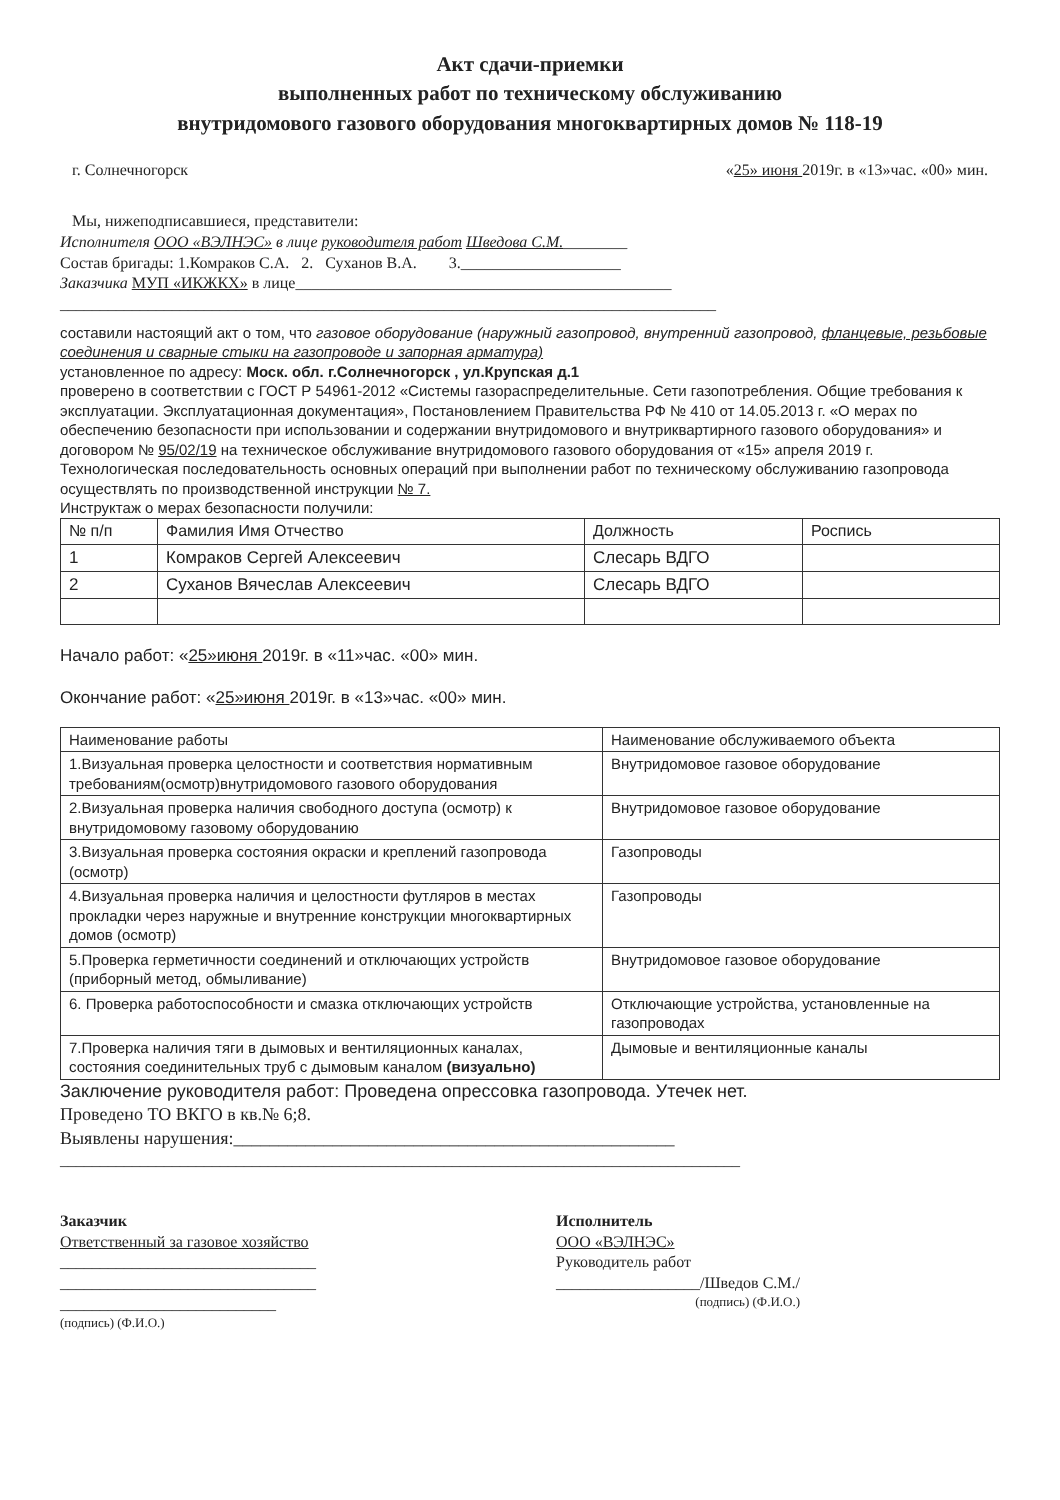Акт сдачи-приемки
выполненных работ по техническому обслуживанию
внутридомового газового оборудования многоквартирных домов № 118-19
г. Солнечногорск «25» июня 2019г. в «13»час. «00» мин.
Мы, нижеподписавшиеся, представители:
Исполнителя ООО «ВЭЛНЭС» в лице руководителя работ Шведова С.М.________
Состав бригады: 1.Комраков С.А. 2. Суханов В.А. 3.____________________
Заказчика МУП «ИКЖКХ» в лице_______________________________________________
__________________________________________________________________________________
составили настоящий акт о том, что газовое оборудование (наружный газопровод, внутренний газопровод, фланцевые, резьбовые соединения и сварные стыки на газопроводе и запорная арматура)
установленное по адресу: Моск. обл. г.Солнечногорск , ул.Крупская д.1
проверено в соответствии с ГОСТ Р 54961-2012 «Системы газораспределительные. Сети газопотребления. Общие требования к эксплуатации. Эксплуатационная документация», Постановлением Правительства РФ № 410 от 14.05.2013 г. «О мерах по обеспечению безопасности при использовании и содержании внутридомового и внутриквартирного газового оборудования» и договором № 95/02/19 на техническое обслуживание внутридомового газового оборудования от «15» апреля 2019 г.
Технологическая последовательность основных операций при выполнении работ по техническому обслуживанию газопровода осуществлять по производственной инструкции № 7.
Инструктаж о мерах безопасности получили:
| № п/п | Фамилия Имя Отчество | Должность | Роспись |
| --- | --- | --- | --- |
| 1 | Комраков Сергей Алексеевич | Слесарь ВДГО | |
| 2 | Суханов Вячеслав Алексеевич | Слесарь ВДГО | |
Начало работ: «25»июня 2019г. в «11»час. «00» мин.
Окончание работ: «25»июня 2019г. в «13»час. «00» мин.
| Наименование работы | Наименование обслуживаемого объекта |
| --- | --- |
| 1.Визуальная проверка целостности и соответствия нормативным требованиям(осмотр)внутридомового газового оборудования | Внутридомовое газовое оборудование |
| 2.Визуальная проверка наличия свободного доступа (осмотр) к внутридомовому газовому оборудованию | Внутридомовое газовое оборудование |
| 3.Визуальная проверка состояния окраски и креплений газопровода (осмотр) | Газопроводы |
| 4.Визуальная проверка наличия и целостности футляров в местах прокладки через наружные и внутренние конструкции многоквартирных домов (осмотр) | Газопроводы |
| 5.Проверка герметичности соединений и отключающих устройств (приборный метод, обмыливание) | Внутридомовое газовое оборудование |
| 6. Проверка работоспособности и смазка отключающих устройств | Отключающие устройства, установленные на газопроводах |
| 7.Проверка наличия тяги в дымовых и вентиляционных каналах, состояния соединительных труб с дымовым каналом (визуально) | Дымовые и вентиляционные каналы |
Заключение руководителя работ: Проведена опрессовка газопровода. Утечек нет.
Проведено ТО ВКГО в кв.№ 6;8.
Выявлены нарушения:_________________________________________________
_____________________________________________________________________________________
Заказчик
Ответственный за газовое хозяйство
________________________________
________________________________
___________________________
(подпись) (Ф.И.О.)
Исполнитель
ООО «ВЭЛНЭС»
Руководитель работ
__________________/Шведов С.М./
(подпись) (Ф.И.О.)